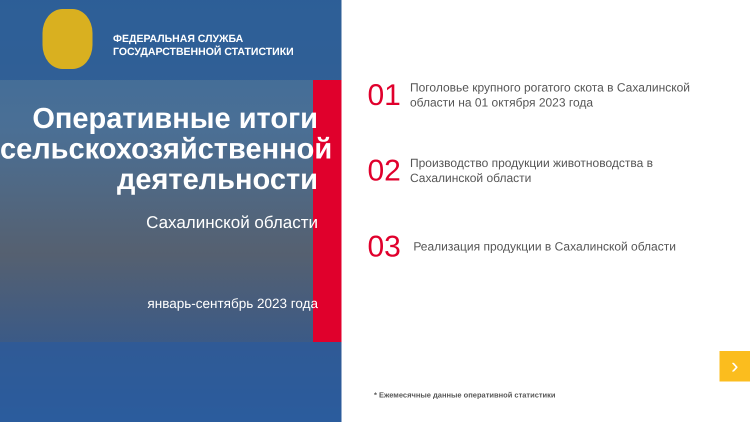ФЕДЕРАЛЬНАЯ СЛУЖБА
ГОСУДАРСТВЕННОЙ СТАТИСТИКИ
Оперативные итоги сельскохозяйственной деятельности
Сахалинской области
январь-сентябрь 2023 года
01
Поголовье крупного рогатого скота в Сахалинской
области на 01 октября 2023 года
02
Производство продукции животноводства в
Сахалинской области
03
Реализация продукции в Сахалинской области
* Ежемесячные данные оперативной статистики
›